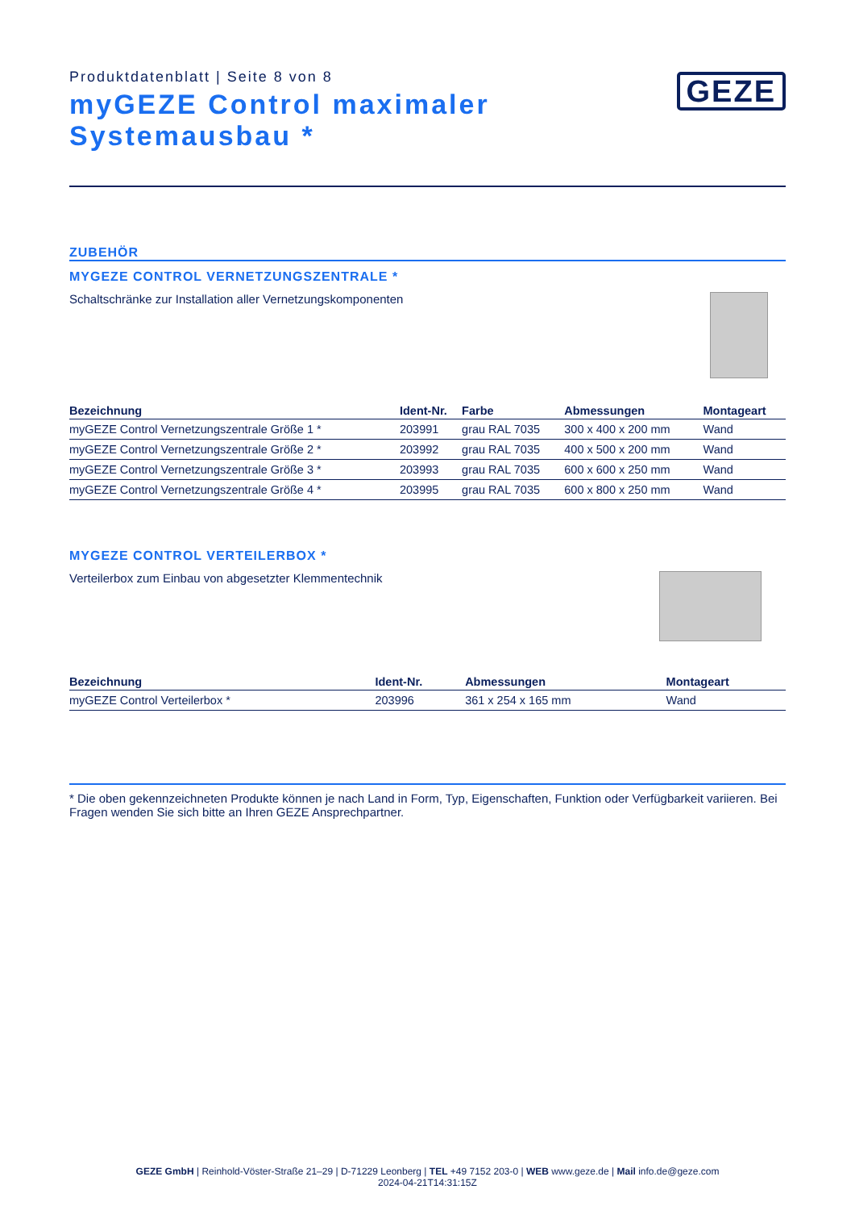Produktdatenblatt | Seite 8 von 8
GEZE
myGEZE Control maximaler
Systemausbau *
ZUBEHÖR
MYGEZE CONTROL VERNETZUNGSZENTRALE *
Schaltschränke zur Installation aller Vernetzungskomponenten
| Bezeichnung | Ident-Nr. | Farbe | Abmessungen | Montageart |
| --- | --- | --- | --- | --- |
| myGEZE Control Vernetzungszentrale Größe 1 * | 203991 | grau RAL 7035 | 300 x 400 x 200 mm | Wand |
| myGEZE Control Vernetzungszentrale Größe 2 * | 203992 | grau RAL 7035 | 400 x 500 x 200 mm | Wand |
| myGEZE Control Vernetzungszentrale Größe 3 * | 203993 | grau RAL 7035 | 600 x 600 x 250 mm | Wand |
| myGEZE Control Vernetzungszentrale Größe 4 * | 203995 | grau RAL 7035 | 600 x 800 x 250 mm | Wand |
MYGEZE CONTROL VERTEILERBOX *
Verteilerbox zum Einbau von abgesetzter Klemmentechnik
| Bezeichnung | Ident-Nr. | Abmessungen | Montageart |
| --- | --- | --- | --- |
| myGEZE Control Verteilerbox * | 203996 | 361 x 254 x 165 mm | Wand |
* Die oben gekennzeichneten Produkte können je nach Land in Form, Typ, Eigenschaften, Funktion oder Verfügbarkeit variieren. Bei Fragen wenden Sie sich bitte an Ihren GEZE Ansprechpartner.
GEZE GmbH | Reinhold-Vöster-Straße 21–29 | D-71229 Leonberg | TEL +49 7152 203-0 | WEB www.geze.de | Mail info.de@geze.com
2024-04-21T14:31:15Z